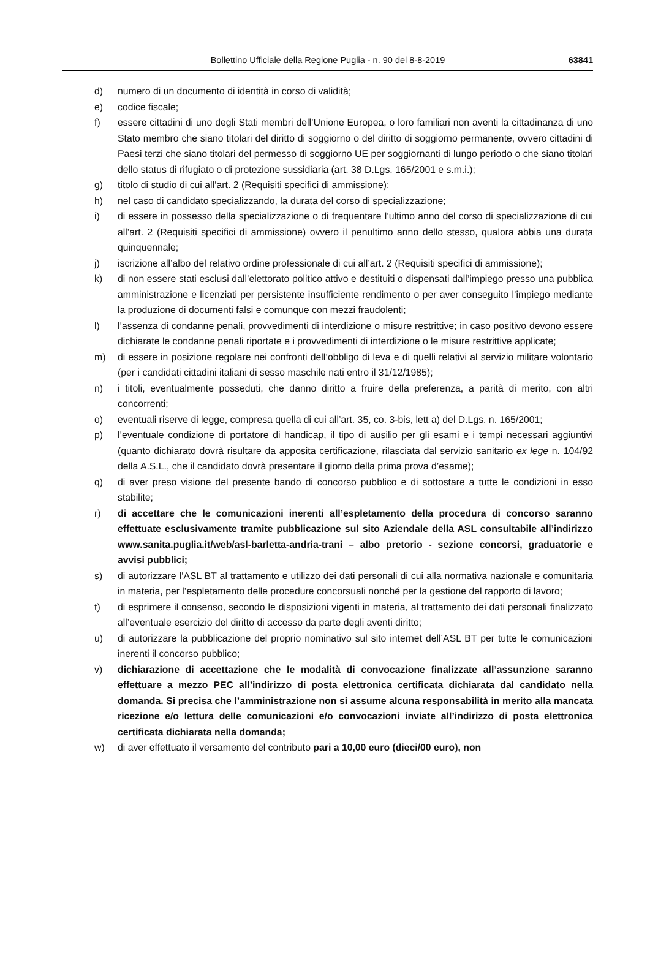Bollettino Ufficiale della Regione Puglia - n. 90 del 8-8-2019 63841
d) numero di un documento di identità in corso di validità;
e) codice fiscale;
f) essere cittadini di uno degli Stati membri dell’Unione Europea, o loro familiari non aventi la cittadinanza di uno Stato membro che siano titolari del diritto di soggiorno o del diritto di soggiorno permanente, ovvero cittadini di Paesi terzi che siano titolari del permesso di soggiorno UE per soggiornanti di lungo periodo o che siano titolari dello status di rifugiato o di protezione sussidiaria (art. 38 D.Lgs. 165/2001 e s.m.i.);
g) titolo di studio di cui all’art. 2 (Requisiti specifici di ammissione);
h) nel caso di candidato specializzando, la durata del corso di specializzazione;
i) di essere in possesso della specializzazione o di frequentare l’ultimo anno del corso di specializzazione di cui all’art. 2 (Requisiti specifici di ammissione) ovvero il penultimo anno dello stesso, qualora abbia una durata quinquennale;
j) iscrizione all’albo del relativo ordine professionale di cui all’art. 2 (Requisiti specifici di ammissione);
k) di non essere stati esclusi dall’elettorato politico attivo e destituiti o dispensati dall’impiego presso una pubblica amministrazione e licenziati per persistente insufficiente rendimento o per aver conseguito l’impiego mediante la produzione di documenti falsi e comunque con mezzi fraudolenti;
l) l’assenza di condanne penali, provvedimenti di interdizione o misure restrittive; in caso positivo devono essere dichiarate le condanne penali riportate e i provvedimenti di interdizione o le misure restrittive applicate;
m) di essere in posizione regolare nei confronti dell’obbligo di leva e di quelli relativi al servizio militare volontario (per i candidati cittadini italiani di sesso maschile nati entro il 31/12/1985);
n) i titoli, eventualmente posseduti, che danno diritto a fruire della preferenza, a parità di merito, con altri concorrenti;
o) eventuali riserve di legge, compresa quella di cui all’art. 35, co. 3-bis, lett a) del D.Lgs. n. 165/2001;
p) l’eventuale condizione di portatore di handicap, il tipo di ausilio per gli esami e i tempi necessari aggiuntivi (quanto dichiarato dovrà risultare da apposita certificazione, rilasciata dal servizio sanitario ex lege n. 104/92 della A.S.L., che il candidato dovrà presentare il giorno della prima prova d’esame);
q) di aver preso visione del presente bando di concorso pubblico e di sottostare a tutte le condizioni in esso stabilite;
r) di accettare che le comunicazioni inerenti all’espletamento della procedura di concorso saranno effettuate esclusivamente tramite pubblicazione sul sito Aziendale della ASL consultabile all’indirizzo www.sanita.puglia.it/web/asl-barletta-andria-trani – albo pretorio - sezione concorsi, graduatorie e avvisi pubblici;
s) di autorizzare l’ASL BT al trattamento e utilizzo dei dati personali di cui alla normativa nazionale e comunitaria in materia, per l’espletamento delle procedure concorsuali nonché per la gestione del rapporto di lavoro;
t) di esprimere il consenso, secondo le disposizioni vigenti in materia, al trattamento dei dati personali finalizzato all’eventuale esercizio del diritto di accesso da parte degli aventi diritto;
u) di autorizzare la pubblicazione del proprio nominativo sul sito internet dell’ASL BT per tutte le comunicazioni inerenti il concorso pubblico;
v) dichiarazione di accettazione che le modalità di convocazione finalizzate all’assunzione saranno effettuare a mezzo PEC all’indirizzo di posta elettronica certificata dichiarata dal candidato nella domanda. Si precisa che l’amministrazione non si assume alcuna responsabilità in merito alla mancata ricezione e/o lettura delle comunicazioni e/o convocazioni inviate all’indirizzo di posta elettronica certificata dichiarata nella domanda;
w) di aver effettuato il versamento del contributo pari a 10,00 euro (dieci/00 euro), non